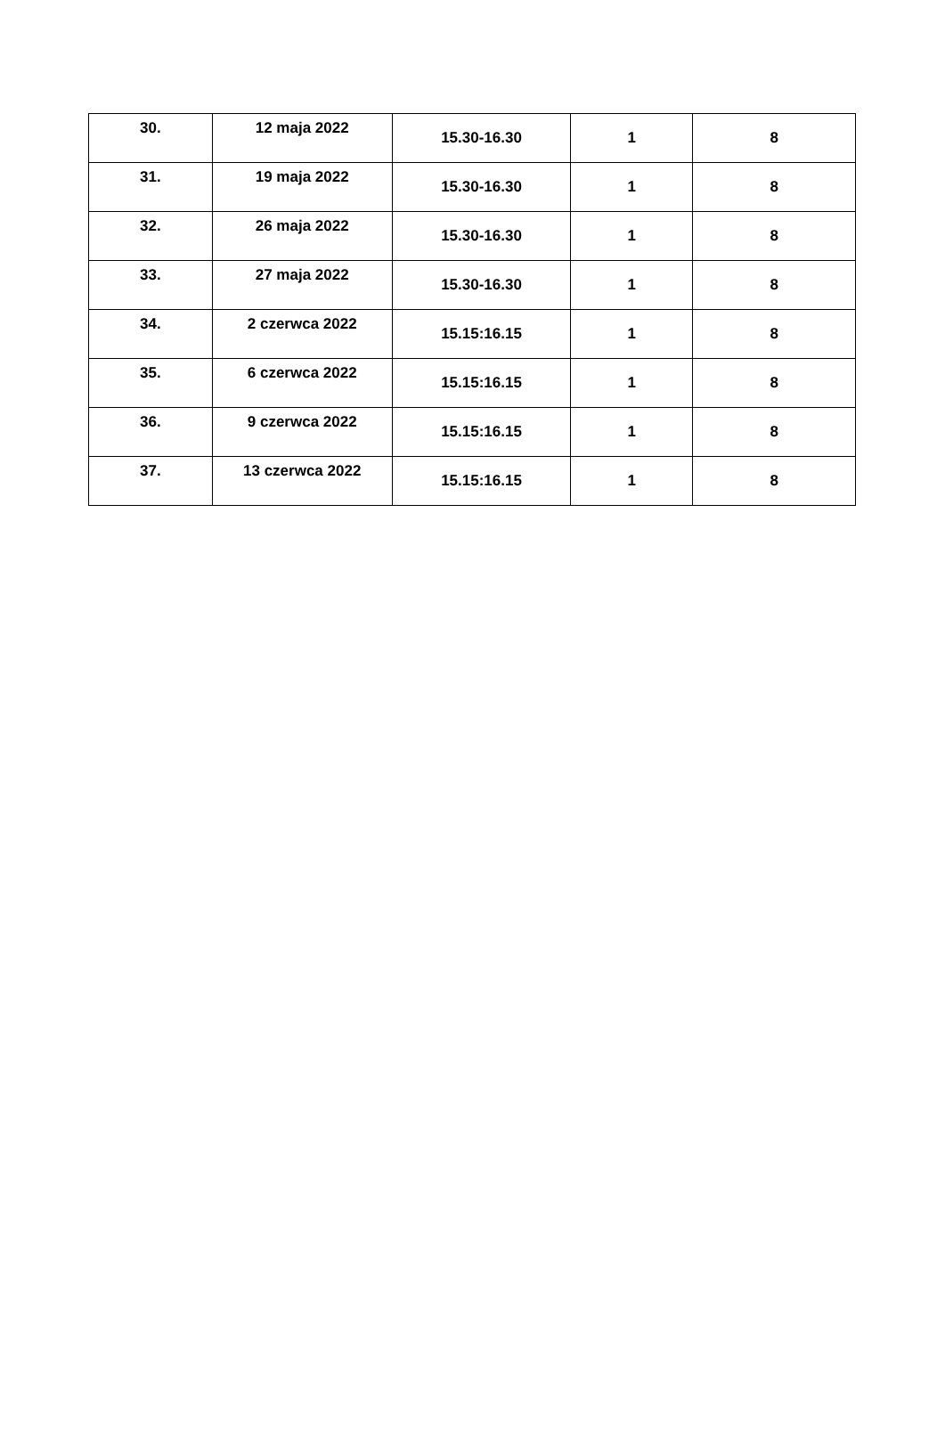| 30. | 12 maja 2022 | 15.30-16.30 | 1 | 8 |
| 31. | 19 maja 2022 | 15.30-16.30 | 1 | 8 |
| 32. | 26 maja 2022 | 15.30-16.30 | 1 | 8 |
| 33. | 27 maja 2022 | 15.30-16.30 | 1 | 8 |
| 34. | 2 czerwca 2022 | 15.15:16.15 | 1 | 8 |
| 35. | 6 czerwca 2022 | 15.15:16.15 | 1 | 8 |
| 36. | 9 czerwca 2022 | 15.15:16.15 | 1 | 8 |
| 37. | 13 czerwca 2022 | 15.15:16.15 | 1 | 8 |